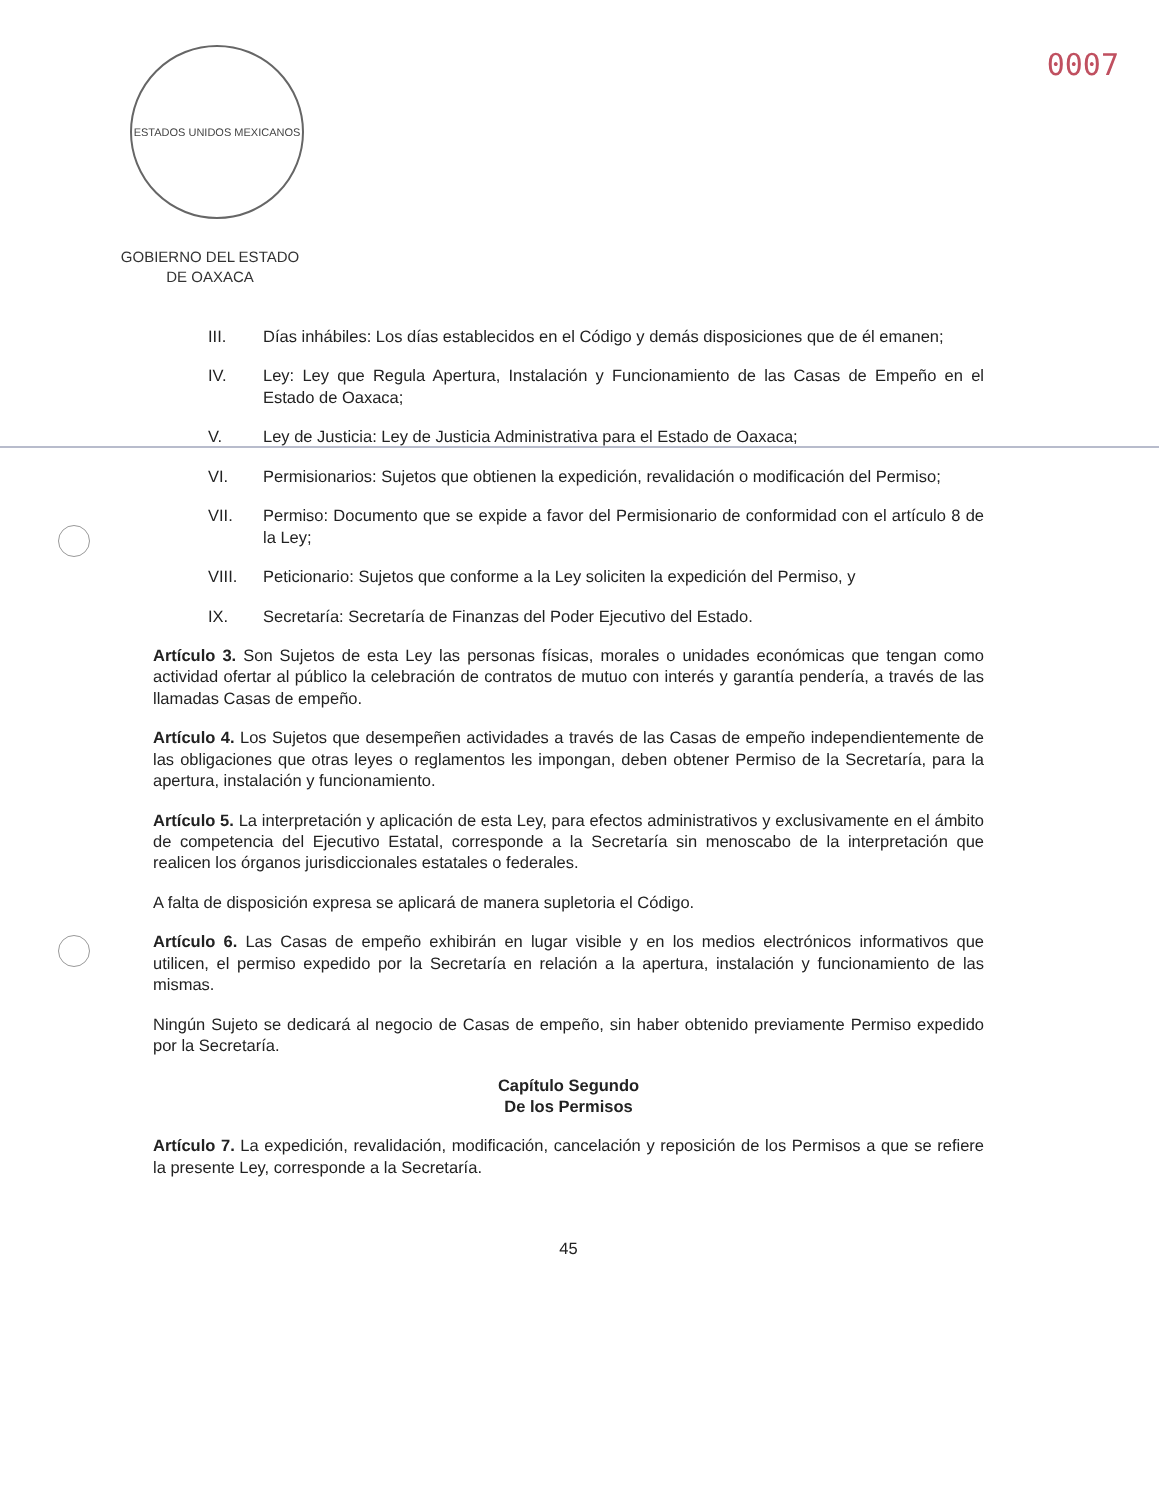ESTADOS UNIDOS MEXICANOS
GOBIERNO DEL ESTADO
DE OAXACA
0007
III. Días inhábiles: Los días establecidos en el Código y demás disposiciones que de él emanen;
IV. Ley: Ley que Regula Apertura, Instalación y Funcionamiento de las Casas de Empeño en el Estado de Oaxaca;
V. Ley de Justicia: Ley de Justicia Administrativa para el Estado de Oaxaca;
VI. Permisionarios: Sujetos que obtienen la expedición, revalidación o modificación del Permiso;
VII. Permiso: Documento que se expide a favor del Permisionario de conformidad con el artículo 8 de la Ley;
VIII. Peticionario: Sujetos que conforme a la Ley soliciten la expedición del Permiso, y
IX. Secretaría: Secretaría de Finanzas del Poder Ejecutivo del Estado.
Artículo 3. Son Sujetos de esta Ley las personas físicas, morales o unidades económicas que tengan como actividad ofertar al público la celebración de contratos de mutuo con interés y garantía pendería, a través de las llamadas Casas de empeño.
Artículo 4. Los Sujetos que desempeñen actividades a través de las Casas de empeño independientemente de las obligaciones que otras leyes o reglamentos les impongan, deben obtener Permiso de la Secretaría, para la apertura, instalación y funcionamiento.
Artículo 5. La interpretación y aplicación de esta Ley, para efectos administrativos y exclusivamente en el ámbito de competencia del Ejecutivo Estatal, corresponde a la Secretaría sin menoscabo de la interpretación que realicen los órganos jurisdiccionales estatales o federales.
A falta de disposición expresa se aplicará de manera supletoria el Código.
Artículo 6. Las Casas de empeño exhibirán en lugar visible y en los medios electrónicos informativos que utilicen, el permiso expedido por la Secretaría en relación a la apertura, instalación y funcionamiento de las mismas.
Ningún Sujeto se dedicará al negocio de Casas de empeño, sin haber obtenido previamente Permiso expedido por la Secretaría.
Capítulo Segundo
De los Permisos
Artículo 7. La expedición, revalidación, modificación, cancelación y reposición de los Permisos a que se refiere la presente Ley, corresponde a la Secretaría.
45